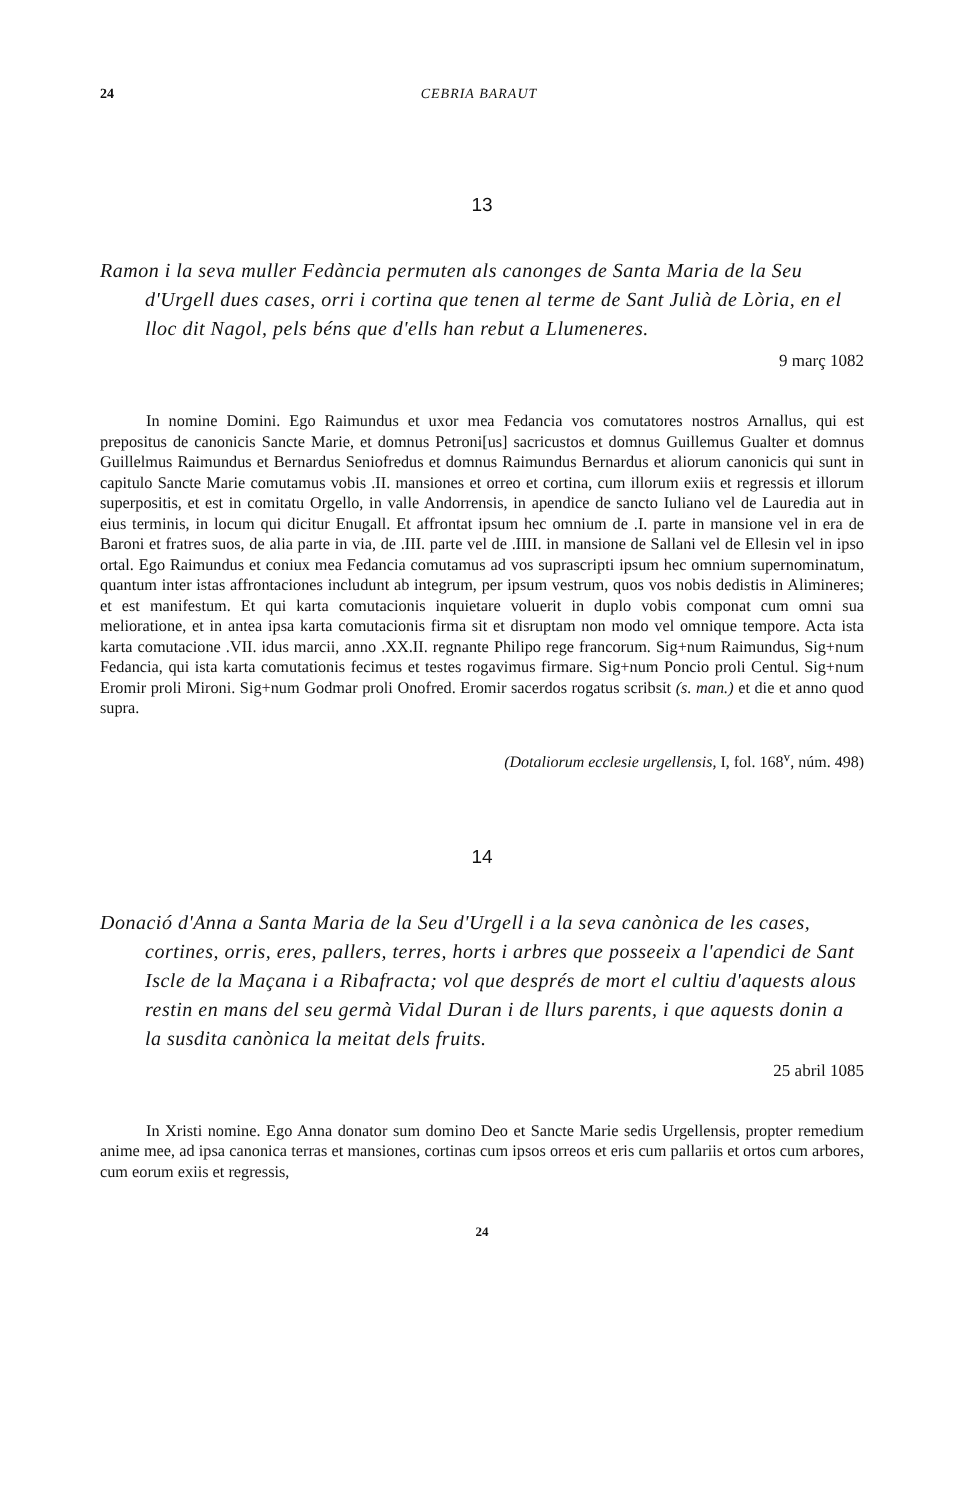24 CEBRIA BARAUT
13
Ramon i la seva muller Fedància permuten als canonges de Santa Maria de la Seu d'Urgell dues cases, orri i cortina que tenen al terme de Sant Julià de Lòria, en el lloc dit Nagol, pels béns que d'ells han rebut a Llumeneres.
9 març 1082
In nomine Domini. Ego Raimundus et uxor mea Fedancia vos comutatores nostros Arnallus, qui est prepositus de canonicis Sancte Marie, et domnus Petroni[us] sacricustos et domnus Guillemus Gualter et domnus Guillelmus Raimundus et Bernardus Seniofredus et domnus Raimundus Bernardus et aliorum canonicis qui sunt in capitulo Sancte Marie comutamus vobis .II. mansiones et orreo et cortina, cum illorum exiis et regressis et illorum superpositis, et est in comitatu Orgello, in valle Andorrensis, in apendice de sancto Iuliano vel de Lauredia aut in eius terminis, in locum qui dicitur Enugall. Et affrontat ipsum hec omnium de .I. parte in mansione vel in era de Baroni et fratres suos, de alia parte in via, de .III. parte vel de .IIII. in mansione de Sallani vel de Ellesin vel in ipso ortal. Ego Raimundus et coniux mea Fedancia comutamus ad vos suprascripti ipsum hec omnium supernominatum, quantum inter istas affrontaciones includunt ab integrum, per ipsum vestrum, quos vos nobis dedistis in Alimineres; et est manifestum. Et qui karta comutacionis inquietare voluerit in duplo vobis componat cum omni sua melioratione, et in antea ipsa karta comutacionis firma sit et disruptam non modo vel omnique tempore. Acta ista karta comutacione .VII. idus marcii, anno .XX.II. regnante Philipo rege francorum. Sig+num Raimundus, Sig+num Fedancia, qui ista karta comutationis fecimus et testes rogavimus firmare. Sig+num Poncio proli Centul. Sig+num Eromir proli Mironi. Sig+num Godmar proli Onofred. Eromir sacerdos rogatus scribsit (s. man.) et die et anno quod supra.
(Dotaliorum ecclesie urgellensis, I, fol. 168<sup>v</sup>, núm. 498)
14
Donació d'Anna a Santa Maria de la Seu d'Urgell i a la seva canònica de les cases, cortines, orris, eres, pallers, terres, horts i arbres que posseeix a l'apendici de Sant Iscle de la Maçana i a Ribafracta; vol que després de mort el cultiu d'aquests alous restin en mans del seu germà Vidal Duran i de llurs parents, i que aquests donin a la susdita canònica la meitat dels fruits.
25 abril 1085
In Xristi nomine. Ego Anna donator sum domino Deo et Sancte Marie sedis Urgellensis, propter remedium anime mee, ad ipsa canonica terras et mansiones, cortinas cum ipsos orreos et eris cum pallariis et ortos cum arbores, cum eorum exiis et regressis,
24